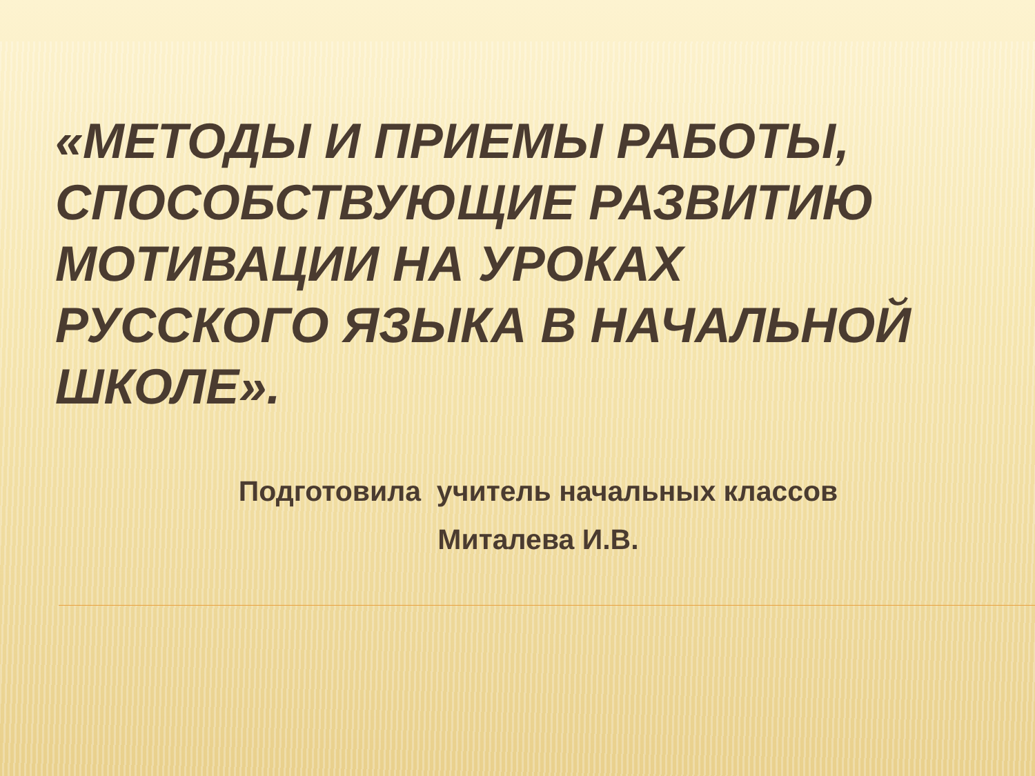«МЕТОДЫ И ПРИЕМЫ РАБОТЫ, СПОСОБСТВУЮЩИЕ РАЗВИТИЮ МОТИВАЦИИ НА УРОКАХ РУССКОГО ЯЗЫКА В НАЧАЛЬНОЙ ШКОЛЕ».
Подготовила учитель начальных классов
Миталева И.В.